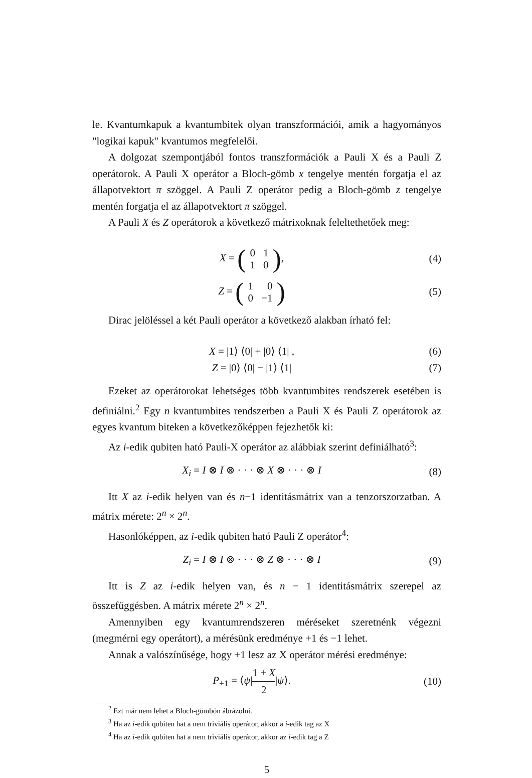le. Kvantumkapuk a kvantumbitek olyan transzformációi, amik a hagyományos "logikai kapuk" kvantumos megfelelői.
A dolgozat szempontjából fontos transzformációk a Pauli X és a Pauli Z operátorok. A Pauli X operátor a Bloch-gömb x tengelye mentén forgatja el az állapotvektort π szöggel. A Pauli Z operátor pedig a Bloch-gömb z tengelye mentén forgatja el az állapotvektort π szöggel.
A Pauli X és Z operátorok a következő mátrixoknak feleltethetőek meg:
X = (
| 0 | 1 |
| 1 | 0 |
),
(4)
Z = (
| 1 | 0 |
| 0 | −1 |
)
(5)
Dirac jelöléssel a két Pauli operátor a következő alakban írható fel:
X = |1⟩ ⟨0| + |0⟩ ⟨1| , (6)
Z = |0⟩ ⟨0| − |1⟩ ⟨1| (7)
Ezeket az operátorokat lehetséges több kvantumbites rendszerek esetében is definiálni.<sup>2</sup> Egy n kvantumbites rendszerben a Pauli X és Pauli Z operátorok az egyes kvantum biteken a következőképpen fejezhetők ki:
Az i-edik qubiten ható Pauli-X operátor az alábbiak szerint definiálható<sup>3</sup>:
X<sub>i</sub> = I ⊗ I ⊗ · · · ⊗ X ⊗ · · · ⊗ I
(8)
Itt X az i-edik helyen van és n−1 identitásmátrix van a tenzorszorzatban. A mátrix mérete: 2<sup>n</sup> × 2<sup>n</sup>.
Hasonlóképpen, az i-edik qubiten ható Pauli Z operátor<sup>4</sup>:
Z<sub>i</sub> = I ⊗ I ⊗ · · · ⊗ Z ⊗ · · · ⊗ I
(9)
Itt is Z az i-edik helyen van, és n − 1 identitásmátrix szerepel az összefüggésben. A mátrix mérete 2<sup>n</sup> × 2<sup>n</sup>.
Amennyiben egy kvantumrendszeren méréseket szeretnénk végezni (megmérni egy operátort), a mérésünk eredménye +1 és −1 lehet.
Annak a valószínűsége, hogy +1 lesz az X operátor mérési eredménye:
P<sub>+1</sub> = ⟨ψ|1 + X 2|ψ⟩. (10)
<sup>2</sup> Ezt már nem lehet a Bloch-gömbön ábrázolni.
<sup>3</sup> Ha az i-edik qubiten hat a nem triviális operátor, akkor a i-edik tag az X
<sup>4</sup> Ha az i-edik qubiten hat a nem triviális operátor, akkor az i-edik tag a Z
5